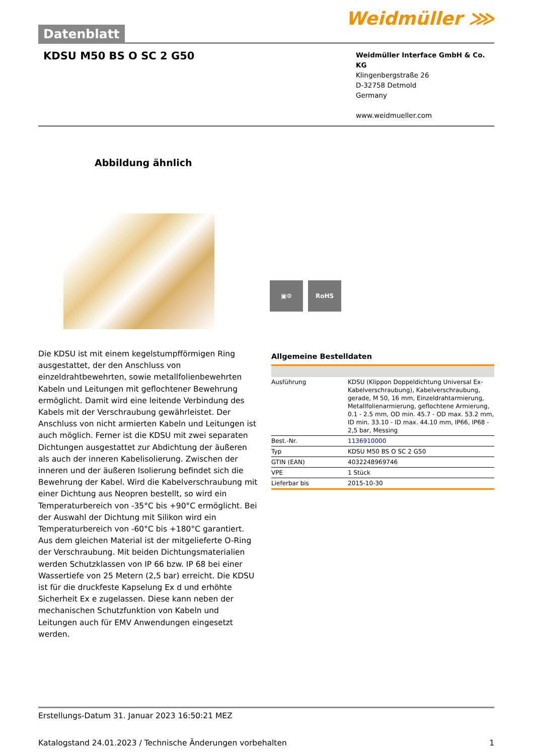Datenblatt
Weidmüller ⋙
KDSU M50 BS O SC 2 G50
Weidmüller Interface GmbH & Co. KG
Klingenbergstraße 26
D-32758 Detmold
Germany
www.weidmueller.com
Abbildung ähnlich
▣⚙ RoHS
Die KDSU ist mit einem kegelstumpfförmigen Ring ausgestattet, der den Anschluss von einzeldrahtbewehrten, sowie metallfolienbewehrten Kabeln und Leitungen mit geflochtener Bewehrung ermöglicht. Damit wird eine leitende Verbindung des Kabels mit der Verschraubung gewährleistet. Der Anschluss von nicht armierten Kabeln und Leitungen ist auch möglich. Ferner ist die KDSU mit zwei separaten Dichtungen ausgestattet zur Abdichtung der äußeren als auch der inneren Kabelisolierung. Zwischen der inneren und der äußeren Isolierung befindet sich die Bewehrung der Kabel. Wird die Kabelverschraubung mit einer Dichtung aus Neopren bestellt, so wird ein Temperaturbereich von -35°C bis +90°C ermöglicht. Bei der Auswahl der Dichtung mit Silikon wird ein Temperaturbereich von -60°C bis +180°C garantiert. Aus dem gleichen Material ist der mitgelieferte O-Ring der Verschraubung. Mit beiden Dichtungsmaterialien werden Schutzklassen von IP 66 bzw. IP 68 bei einer Wassertiefe von 25 Metern (2,5 bar) erreicht. Die KDSU ist für die druckfeste Kapselung Ex d und erhöhte Sicherheit Ex e zugelassen. Diese kann neben der mechanischen Schutzfunktion von Kabeln und Leitungen auch für EMV Anwendungen eingesetzt werden.
Allgemeine Bestelldaten
| Ausführung | KDSU (Klippon Doppeldichtung Universal Ex-Kabelverschraubung), Kabelverschraubung, gerade, M 50, 16 mm, Einzeldrahtarmierung, Metallfolienarmierung, geflochtene Armierung, 0.1 - 2.5 mm, OD min. 45.7 - OD max. 53.2 mm, ID min. 33.10 - ID max. 44.10 mm, IP66, IP68 - 2,5 bar, Messing |
| Best.-Nr. | 1136910000 |
| Typ | KDSU M50 BS O SC 2 G50 |
| GTIN (EAN) | 4032248969746 |
| VPE | 1 Stück |
| Lieferbar bis | 2015-10-30 |
Erstellungs-Datum 31. Januar 2023 16:50:21 MEZ
Katalogstand 24.01.2023 / Technische Änderungen vorbehalten 1